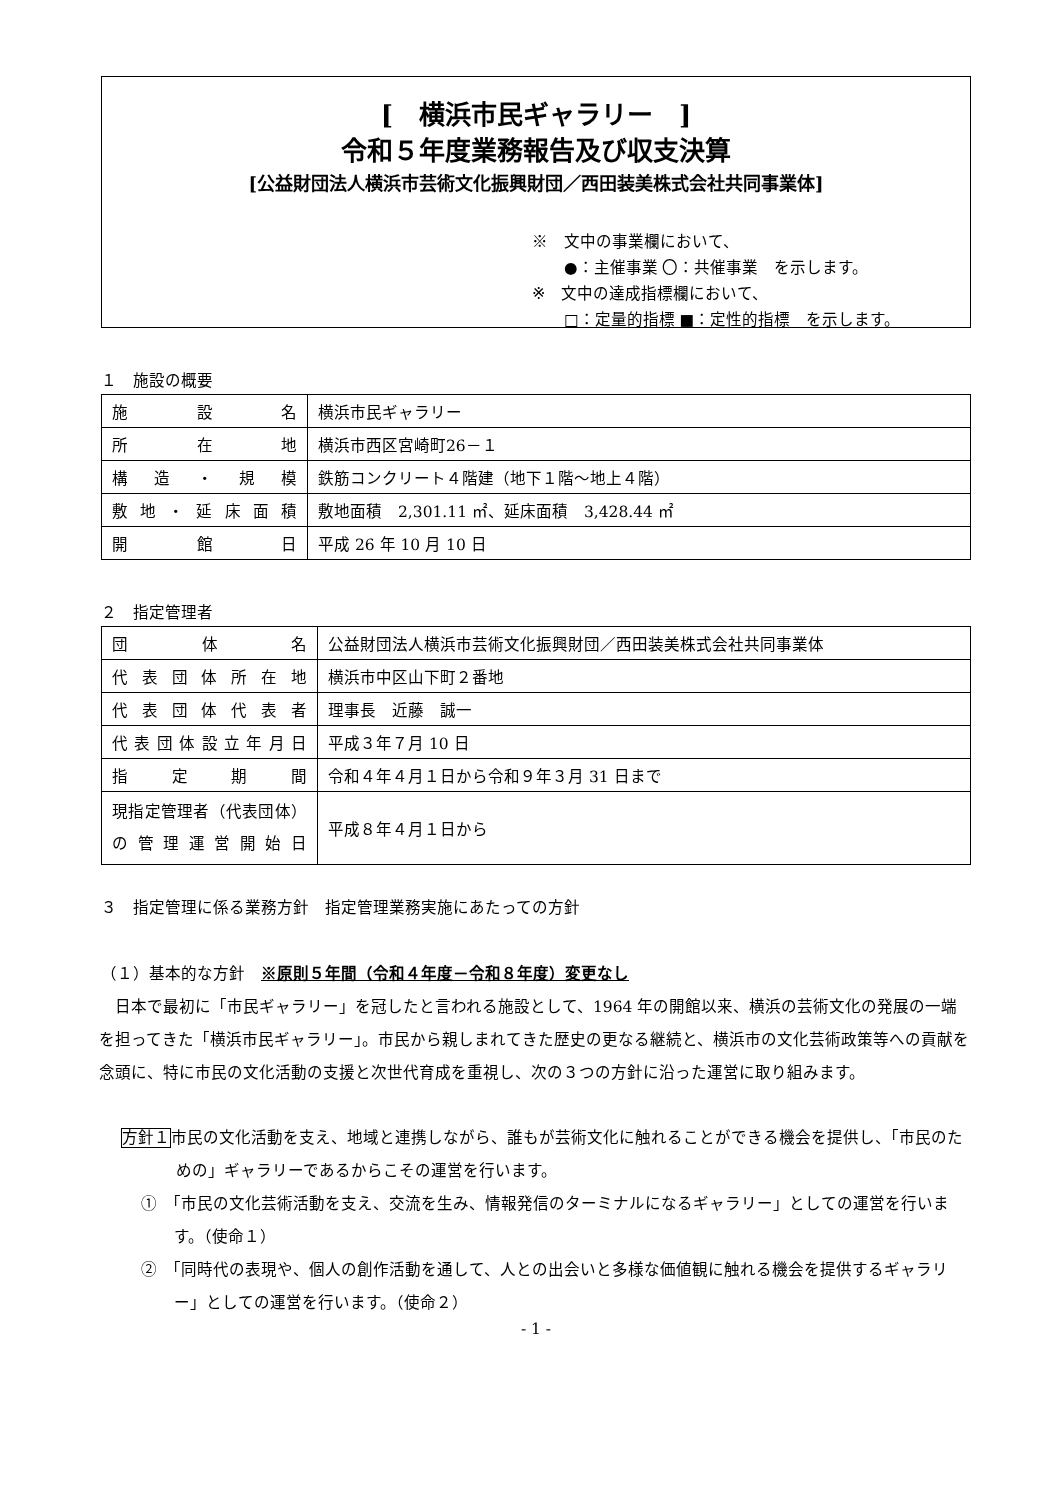[　横浜市民ギャラリー　]
令和５年度業務報告及び収支決算
[公益財団法人横浜市芸術文化振興財団／西田装美株式会社共同事業体]
※　文中の事業欄において、
　　●：主催事業 〇：共催事業　を示します。
※　文中の達成指標欄において、
　　□：定量的指標 ■：定性的指標　を示します。
１　施設の概要
| 施設名 | 横浜市民ギャラリー |
| 所在地 | 横浜市西区宮崎町26－１ |
| 構造・規模 | 鉄筋コンクリート４階建（地下１階～地上４階） |
| 敷地・延床面積 | 敷地面積 2,301.11 ㎡、延床面積 3,428.44 ㎡ |
| 開館日 | 平成 26 年 10 月 10 日 |
２　指定管理者
| 団体名 | 公益財団法人横浜市芸術文化振興財団／西田装美株式会社共同事業体 |
| 代表団体所在地 | 横浜市中区山下町２番地 |
| 代表団体代表者 | 理事長 近藤 誠一 |
| 代表団体設立年月日 | 平成３年７月 10 日 |
| 指定期間 | 令和４年４月１日から令和９年３月 31 日まで |
| 現指定管理者（代表団体）の管理運営開始日 | 平成８年４月１日から |
３　指定管理に係る業務方針　指定管理業務実施にあたっての方針
（１）基本的な方針　※原則５年間（令和４年度－令和８年度）変更なし
　日本で最初に「市民ギャラリー」を冠したと言われる施設として、1964 年の開館以来、横浜の芸術文化の発展の一端を担ってきた「横浜市民ギャラリー」。市民から親しまれてきた歴史の更なる継続と、横浜市の文化芸術政策等への貢献を念頭に、特に市民の文化活動の支援と次世代育成を重視し、次の３つの方針に沿った運営に取り組みます。
方針１市民の文化活動を支え、地域と連携しながら、誰もが芸術文化に触れることができる機会を提供し、「市民のための」ギャラリーであるからこその運営を行います。
①　「市民の文化芸術活動を支え、交流を生み、情報発信のターミナルになるギャラリー」としての運営を行います。（使命１）
②　「同時代の表現や、個人の創作活動を通して、人との出会いと多様な価値観に触れる機会を提供するギャラリー」としての運営を行います。（使命２）
- 1 -